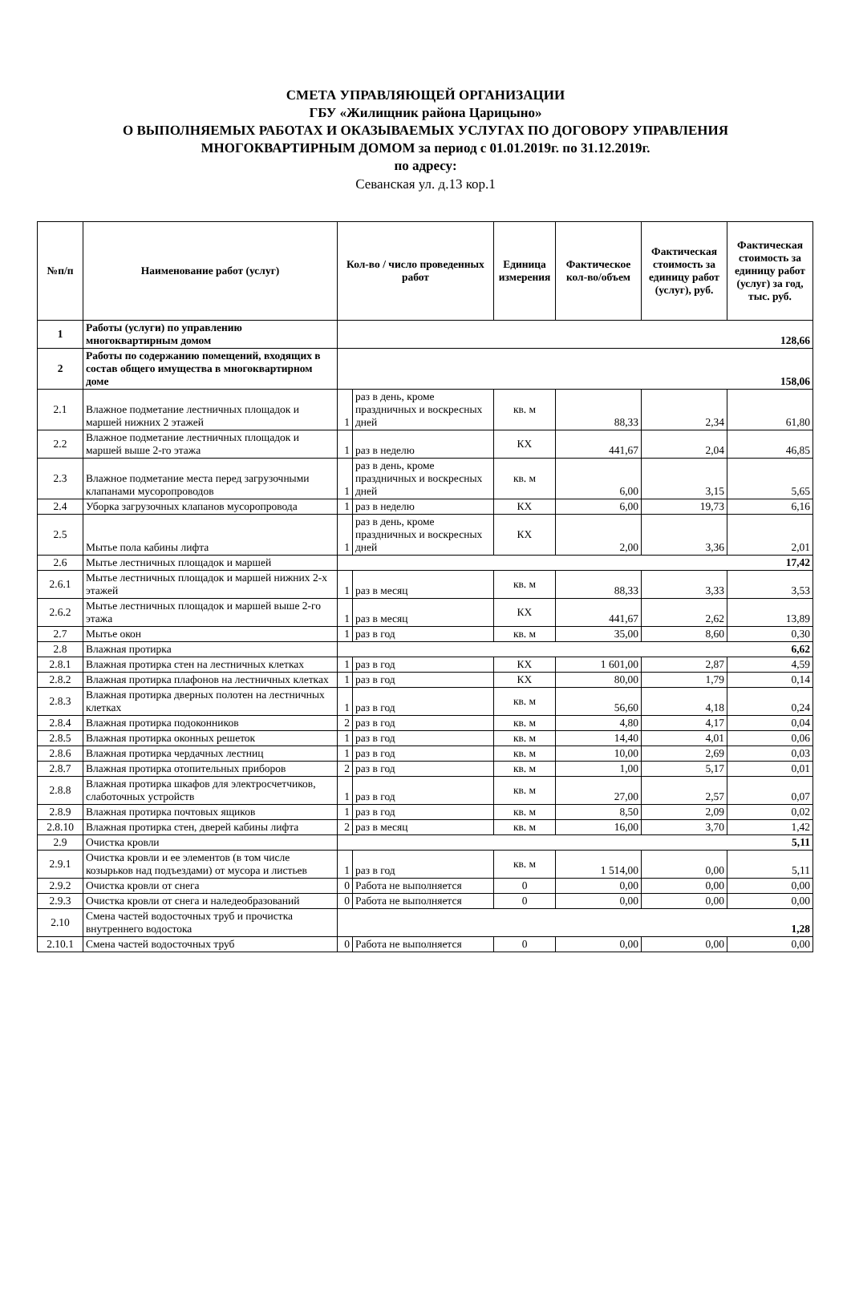СМЕТА УПРАВЛЯЮЩЕЙ ОРГАНИЗАЦИИ
ГБУ «Жилищник района Царицыно»
О ВЫПОЛНЯЕМЫХ РАБОТАХ И ОКАЗЫВАЕМЫХ УСЛУГАХ ПО ДОГОВОРУ УПРАВЛЕНИЯ
МНОГОКВАРТИРНЫМ ДОМОМ за период с 01.01.2019г. по 31.12.2019г.
по адресу:
Севанская ул. д.13 кор.1
| №п/п | Наименование работ (услуг) | Кол-во / число проведенных работ | | Единица измерения | Фактическое кол-во/объем | Фактическая стоимость за единицу работ (услуг), руб. | Фактическая стоимость за единицу работ (услуг) за год, тыс. руб. |
| --- | --- | --- | --- | --- | --- | --- | --- |
| 1 | Работы (услуги) по управлению многоквартирным домом | 128,66 | | | | | |
| 2 | Работы по содержанию помещений, входящих в состав общего имущества в многоквартирном доме | 158,06 | | | | | |
| 2.1 | Влажное подметание лестничных площадок и маршей нижних 2 этажей | 1 | раз в день, кроме праздничных и воскресных дней | кв. м | 88,33 | 2,34 | 61,80 |
| 2.2 | Влажное подметание лестничных площадок и маршей выше 2-го этажа | 1 | раз в неделю | КХ | 441,67 | 2,04 | 46,85 |
| 2.3 | Влажное подметание места перед загрузочными клапанами мусоропроводов | 1 | раз в день, кроме праздничных и воскресных дней | кв. м | 6,00 | 3,15 | 5,65 |
| 2.4 | Уборка загрузочных клапанов мусоропровода | 1 | раз в неделю | КХ | 6,00 | 19,73 | 6,16 |
| 2.5 | Мытье пола кабины лифта | 1 | раз в день, кроме праздничных и воскресных дней | КХ | 2,00 | 3,36 | 2,01 |
| 2.6 | Мытье лестничных площадок и маршей | 17,42 | | | | | |
| 2.6.1 | Мытье лестничных площадок и маршей нижних 2-х этажей | 1 | раз в месяц | кв. м | 88,33 | 3,33 | 3,53 |
| 2.6.2 | Мытье лестничных площадок и маршей выше 2-го этажа | 1 | раз в месяц | КХ | 441,67 | 2,62 | 13,89 |
| 2.7 | Мытье окон | 1 | раз в год | кв. м | 35,00 | 8,60 | 0,30 |
| 2.8 | Влажная протирка | 6,62 | | | | | |
| 2.8.1 | Влажная протирка стен на лестничных клетках | 1 | раз в год | КХ | 1 601,00 | 2,87 | 4,59 |
| 2.8.2 | Влажная протирка плафонов на лестничных клетках | 1 | раз в год | КХ | 80,00 | 1,79 | 0,14 |
| 2.8.3 | Влажная протирка дверных полотен на лестничных клетках | 1 | раз в год | кв. м | 56,60 | 4,18 | 0,24 |
| 2.8.4 | Влажная протирка подоконников | 2 | раз в год | кв. м | 4,80 | 4,17 | 0,04 |
| 2.8.5 | Влажная протирка оконных решеток | 1 | раз в год | кв. м | 14,40 | 4,01 | 0,06 |
| 2.8.6 | Влажная протирка чердачных лестниц | 1 | раз в год | кв. м | 10,00 | 2,69 | 0,03 |
| 2.8.7 | Влажная протирка отопительных приборов | 2 | раз в год | кв. м | 1,00 | 5,17 | 0,01 |
| 2.8.8 | Влажная протирка шкафов для электросчетчиков, слаботочных устройств | 1 | раз в год | кв. м | 27,00 | 2,57 | 0,07 |
| 2.8.9 | Влажная протирка почтовых ящиков | 1 | раз в год | кв. м | 8,50 | 2,09 | 0,02 |
| 2.8.10 | Влажная протирка стен, дверей кабины лифта | 2 | раз в месяц | кв. м | 16,00 | 3,70 | 1,42 |
| 2.9 | Очистка кровли | 5,11 | | | | | |
| 2.9.1 | Очистка кровли и ее элементов (в том числе козырьков над подъездами) от мусора и листьев | 1 | раз в год | кв. м | 1 514,00 | 0,00 | 5,11 |
| 2.9.2 | Очистка кровли от снега | 0 | Работа не выполняется | 0 | 0,00 | 0,00 | 0,00 |
| 2.9.3 | Очистка кровли от снега и наледеобразований | 0 | Работа не выполняется | 0 | 0,00 | 0,00 | 0,00 |
| 2.10 | Смена частей водосточных труб и прочистка внутреннего водостока | 1,28 | | | | | |
| 2.10.1 | Смена частей водосточных труб | 0 | Работа не выполняется | 0 | 0,00 | 0,00 | 0,00 |